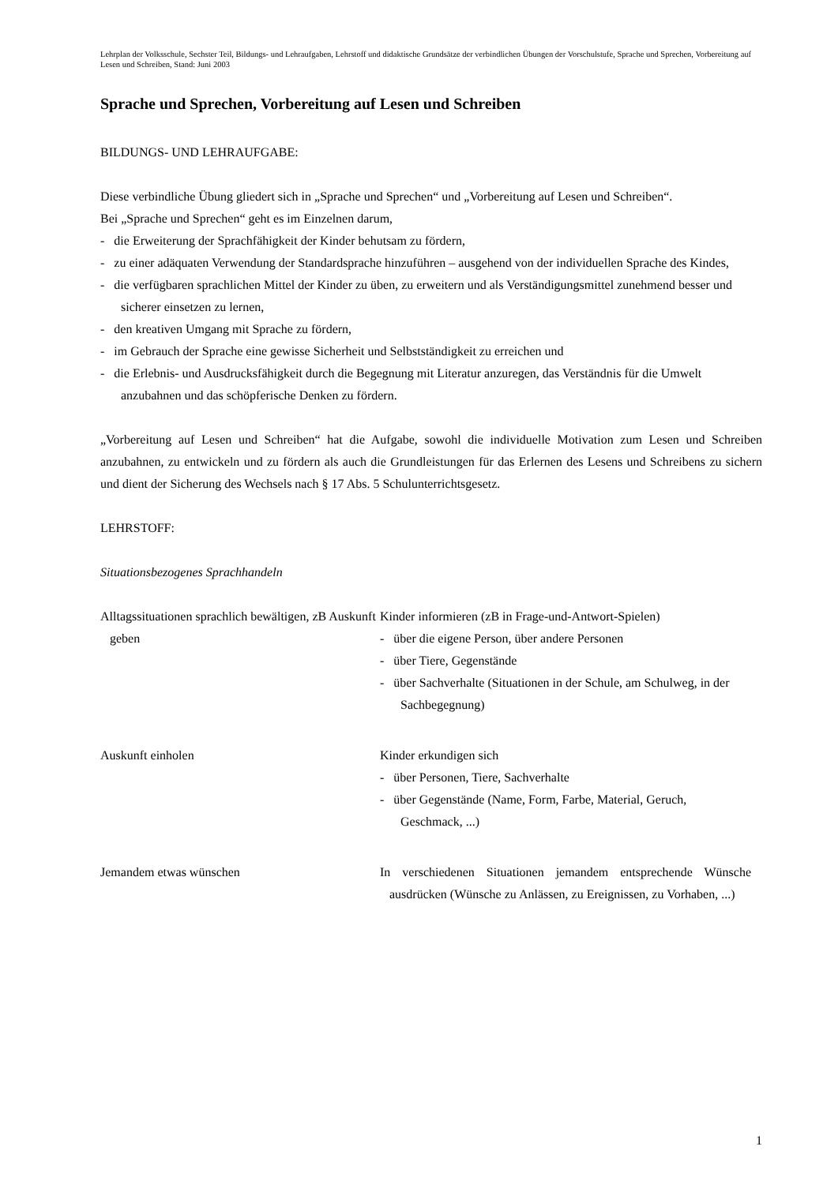Lehrplan der Volksschule, Sechster Teil, Bildungs- und Lehraufgaben, Lehrstoff und didaktische Grundsätze der verbindlichen Übungen der Vorschulstufe, Sprache und Sprechen, Vorbereitung auf Lesen und Schreiben, Stand: Juni 2003
Sprache und Sprechen, Vorbereitung auf Lesen und Schreiben
BILDUNGS- UND LEHRAUFGABE:
Diese verbindliche Übung gliedert sich in „Sprache und Sprechen“ und „Vorbereitung auf Lesen und Schreiben“.
Bei „Sprache und Sprechen“ geht es im Einzelnen darum,
- die Erweiterung der Sprachfähigkeit der Kinder behutsam zu fördern,
- zu einer adäquaten Verwendung der Standardsprache hinzuführen – ausgehend von der individuellen Sprache des Kindes,
- die verfügbaren sprachlichen Mittel der Kinder zu üben, zu erweitern und als Verständigungsmittel zunehmend besser und sicherer einsetzen zu lernen,
- den kreativen Umgang mit Sprache zu fördern,
- im Gebrauch der Sprache eine gewisse Sicherheit und Selbstständigkeit zu erreichen und
- die Erlebnis- und Ausdrucksfähigkeit durch die Begegnung mit Literatur anzuregen, das Verständnis für die Umwelt anzubahnen und das schöpferische Denken zu fördern.
„Vorbereitung auf Lesen und Schreiben“ hat die Aufgabe, sowohl die individuelle Motivation zum Lesen und Schreiben anzubahnen, zu entwickeln und zu fördern als auch die Grundleistungen für das Erlernen des Lesens und Schreibens zu sichern und dient der Sicherung des Wechsels nach § 17 Abs. 5 Schulunterrichtsgesetz.
LEHRSTOFF:
Situationsbezogenes Sprachhandeln
Alltagssituationen sprachlich bewältigen, zB Auskunft geben
Kinder informieren (zB in Frage-und-Antwort-Spielen)
- über die eigene Person, über andere Personen
- über Tiere, Gegenstände
- über Sachverhalte (Situationen in der Schule, am Schulweg, in der Sachbegegnung)
Auskunft einholen
Kinder erkundigen sich
- über Personen, Tiere, Sachverhalte
- über Gegenstände (Name, Form, Farbe, Material, Geruch, Geschmack, ...)
Jemandem etwas wünschen
In verschiedenen Situationen jemandem entsprechende Wünsche ausdrücken (Wünsche zu Anlässen, zu Ereignissen, zu Vorhaben, ...)
1